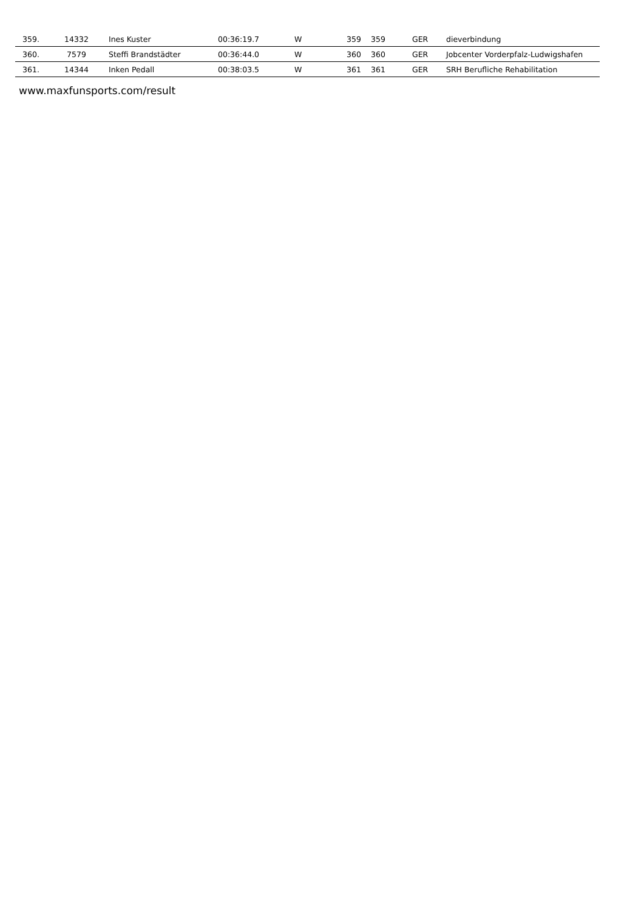| 359. | 14332 | Ines Kuster | 00:36:19.7 | W | 359 | 359 | GER | dieverbindung |
| 360. | 7579 | Steffi Brandstädter | 00:36:44.0 | W | 360 | 360 | GER | Jobcenter Vorderpfalz-Ludwigshafen |
| 361. | 14344 | Inken Pedall | 00:38:03.5 | W | 361 | 361 | GER | SRH Berufliche Rehabilitation |
www.maxfunsports.com/result